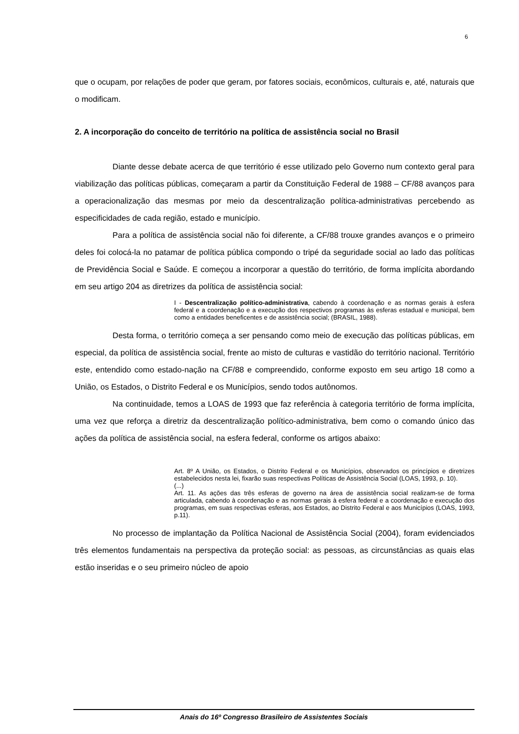6
que o ocupam, por relações de poder que geram, por fatores sociais, econômicos, culturais e, até, naturais que o modificam.
2. A incorporação do conceito de território na política de assistência social no Brasil
Diante desse debate acerca de que território é esse utilizado pelo Governo num contexto geral para viabilização das políticas públicas, começaram a partir da Constituição Federal de 1988 – CF/88 avanços para a operacionalização das mesmas por meio da descentralização política-administrativas percebendo as especificidades de cada região, estado e município.
Para a política de assistência social não foi diferente, a CF/88 trouxe grandes avanços e o primeiro deles foi colocá-la no patamar de política pública compondo o tripé da seguridade social ao lado das políticas de Previdência Social e Saúde. E começou a incorporar a questão do território, de forma implícita abordando em seu artigo 204 as diretrizes da política de assistência social:
I - Descentralização político-administrativa, cabendo à coordenação e as normas gerais à esfera federal e a coordenação e a execução dos respectivos programas às esferas estadual e municipal, bem como a entidades beneficentes e de assistência social; (BRASIL, 1988).
Desta forma, o território começa a ser pensando como meio de execução das políticas públicas, em especial, da política de assistência social, frente ao misto de culturas e vastidão do território nacional. Território este, entendido como estado-nação na CF/88 e compreendido, conforme exposto em seu artigo 18 como a União, os Estados, o Distrito Federal e os Municípios, sendo todos autônomos.
Na continuidade, temos a LOAS de 1993 que faz referência à categoria território de forma implícita, uma vez que reforça a diretriz da descentralização político-administrativa, bem como o comando único das ações da política de assistência social, na esfera federal, conforme os artigos abaixo:
Art. 8º A União, os Estados, o Distrito Federal e os Municípios, observados os princípios e diretrizes estabelecidos nesta lei, fixarão suas respectivas Políticas de Assistência Social (LOAS, 1993, p. 10).
(...)
Art. 11. As ações das três esferas de governo na área de assistência social realizam-se de forma articulada, cabendo à coordenação e as normas gerais à esfera federal e a coordenação e execução dos programas, em suas respectivas esferas, aos Estados, ao Distrito Federal e aos Municípios (LOAS, 1993, p.11).
No processo de implantação da Política Nacional de Assistência Social (2004), foram evidenciados três elementos fundamentais na perspectiva da proteção social: as pessoas, as circunstâncias as quais elas estão inseridas e o seu primeiro núcleo de apoio
Anais do 16º Congresso Brasileiro de Assistentes Sociais